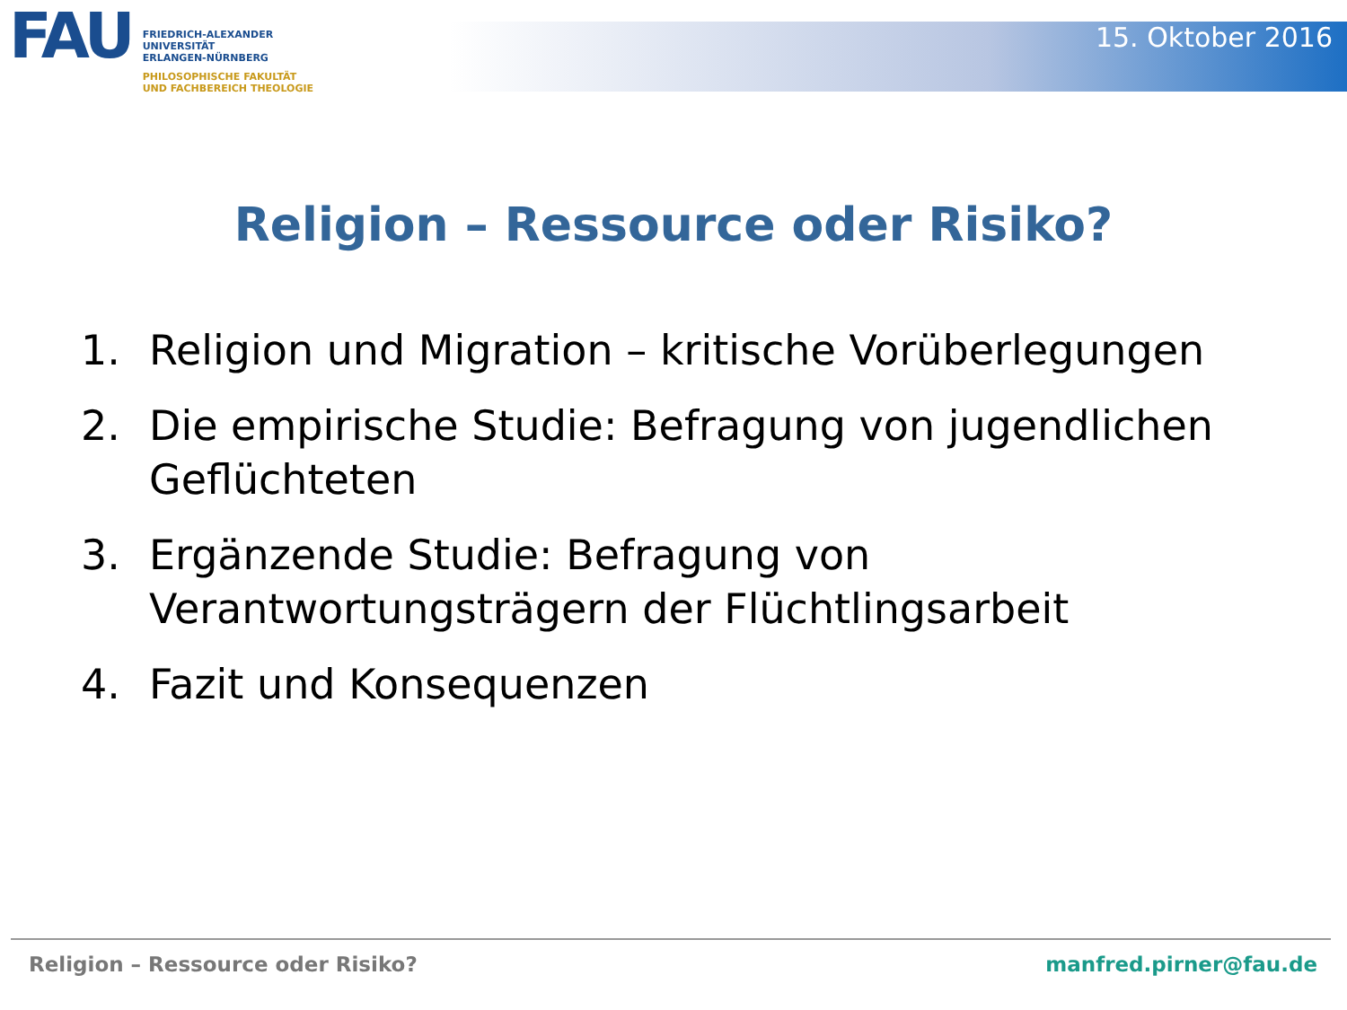FAU
FRIEDRICH-ALEXANDER
UNIVERSITÄT
ERLANGEN-NÜRNBERG
PHILOSOPHISCHE FAKULTÄT
UND FACHBEREICH THEOLOGIE
15. Oktober 2016
Religion – Ressource oder Risiko?
1. Religion und Migration – kritische Vorüberlegungen
2. Die empirische Studie: Befragung von jugendlichen Geflüchteten
3. Ergänzende Studie: Befragung von Verantwortungsträgern der Flüchtlingsarbeit
4. Fazit und Konsequenzen
Religion – Ressource oder Risiko? manfred.pirner@fau.de